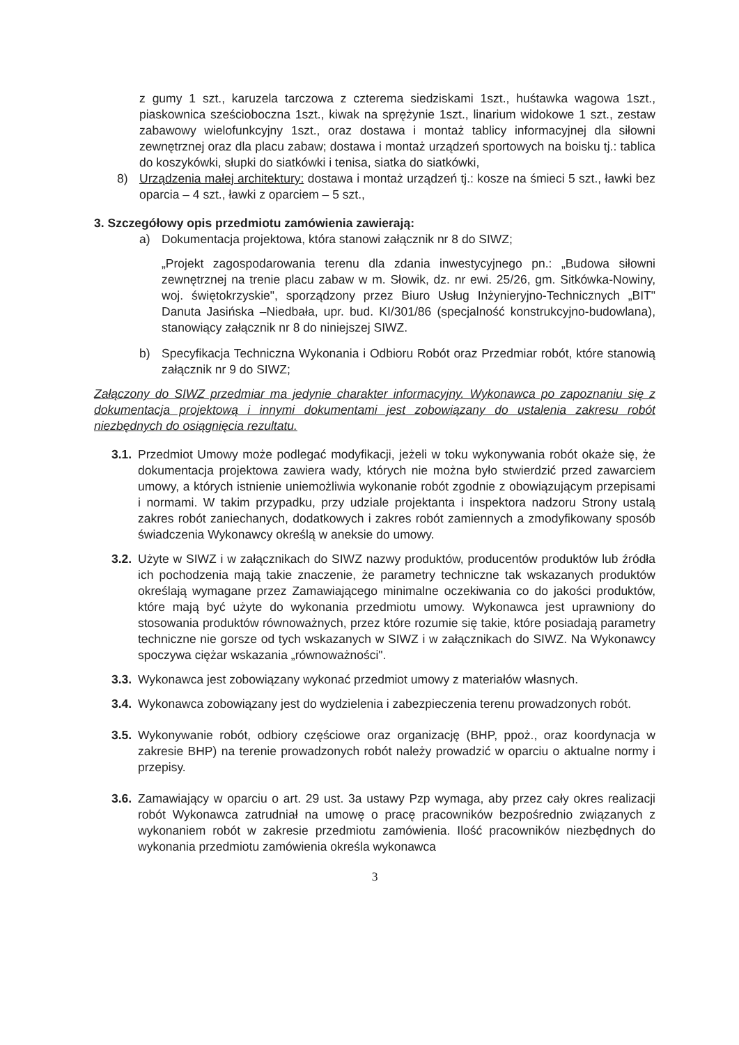z gumy 1 szt., karuzela tarczowa z czterema siedziskami 1szt., huśtawka wagowa 1szt., piaskownica sześcioboczna 1szt., kiwak na sprężynie 1szt., linarium widokowe 1 szt., zestaw zabawowy wielofunkcyjny 1szt., oraz dostawa i montaż tablicy informacyjnej dla siłowni zewnętrznej oraz dla placu zabaw; dostawa i montaż urządzeń sportowych na boisku tj.: tablica do koszykówki, słupki do siatkówki i tenisa, siatka do siatkówki,
8) Urządzenia małej architektury: dostawa i montaż urządzeń tj.: kosze na śmieci 5 szt., ławki bez oparcia – 4 szt., ławki z oparciem – 5 szt.,
3. Szczegółowy opis przedmiotu zamówienia zawierają:
a) Dokumentacja projektowa, która stanowi załącznik nr 8 do SIWZ;
„Projekt zagospodarowania terenu dla zdania inwestycyjnego pn.: „Budowa siłowni zewnętrznej na trenie placu zabaw w m. Słowik, dz. nr ewi. 25/26, gm. Sitkówka-Nowiny, woj. świętokrzyskie", sporządzony przez Biuro Usług Inżynieryjno-Technicznych „BIT" Danuta Jasińska –Niedbała, upr. bud. KI/301/86 (specjalność konstrukcyjno-budowlana), stanowiący załącznik nr 8 do niniejszej SIWZ.
b) Specyfikacja Techniczna Wykonania i Odbioru Robót oraz Przedmiar robót, które stanowią załącznik nr 9 do SIWZ;
Załączony do SIWZ przedmiar ma jedynie charakter informacyjny. Wykonawca po zapoznaniu się z dokumentacja projektową i innymi dokumentami jest zobowiązany do ustalenia zakresu robót niezbędnych do osiągnięcia rezultatu.
3.1. Przedmiot Umowy może podlegać modyfikacji, jeżeli w toku wykonywania robót okaże się, że dokumentacja projektowa zawiera wady, których nie można było stwierdzić przed zawarciem umowy, a których istnienie uniemożliwia wykonanie robót zgodnie z obowiązującym przepisami i normami. W takim przypadku, przy udziale projektanta i inspektora nadzoru Strony ustalą zakres robót zaniechanych, dodatkowych i zakres robót zamiennych a zmodyfikowany sposób świadczenia Wykonawcy określą w aneksie do umowy.
3.2. Użyte w SIWZ i w załącznikach do SIWZ nazwy produktów, producentów produktów lub źródła ich pochodzenia mają takie znaczenie, że parametry techniczne tak wskazanych produktów określają wymagane przez Zamawiającego minimalne oczekiwania co do jakości produktów, które mają być użyte do wykonania przedmiotu umowy. Wykonawca jest uprawniony do stosowania produktów równoważnych, przez które rozumie się takie, które posiadają parametry techniczne nie gorsze od tych wskazanych w SIWZ i w załącznikach do SIWZ. Na Wykonawcy spoczywa ciężar wskazania „równoważności".
3.3. Wykonawca jest zobowiązany wykonać przedmiot umowy z materiałów własnych.
3.4. Wykonawca zobowiązany jest do wydzielenia i zabezpieczenia terenu prowadzonych robót.
3.5. Wykonywanie robót, odbiory częściowe oraz organizację (BHP, ppoż., oraz koordynacja w zakresie BHP) na terenie prowadzonych robót należy prowadzić w oparciu o aktualne normy i przepisy.
3.6. Zamawiający w oparciu o art. 29 ust. 3a ustawy Pzp wymaga, aby przez cały okres realizacji robót Wykonawca zatrudniał na umowę o pracę pracowników bezpośrednio związanych z wykonaniem robót w zakresie przedmiotu zamówienia. Ilość pracowników niezbędnych do wykonania przedmiotu zamówienia określa wykonawca
3